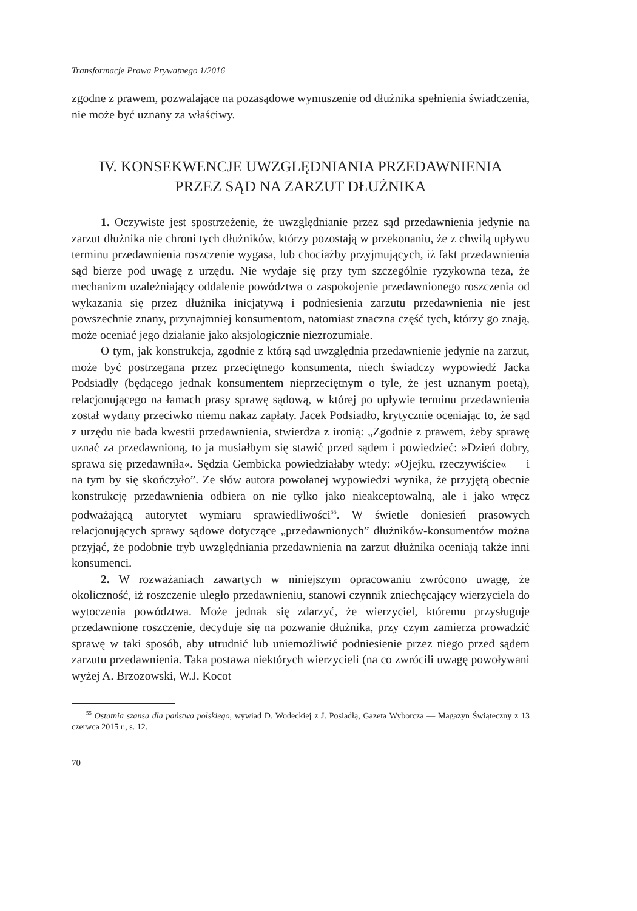Transformacje Prawa Prywatnego 1/2016
zgodne z prawem, pozwalające na pozasądowe wymuszenie od dłużnika spełnienia świadczenia, nie może być uznany za właściwy.
IV. KONSEKWENCJE UWZGLĘDNIANIA PRZEDAWNIENIA
PRZEZ SĄD NA ZARZUT DŁUŻNIKA
1. Oczywiste jest spostrzeżenie, że uwzględnianie przez sąd przedawnienia jedynie na zarzut dłużnika nie chroni tych dłużników, którzy pozostają w przekonaniu, że z chwilą upływu terminu przedawnienia roszczenie wygasa, lub chociażby przyjmujących, iż fakt przedawnienia sąd bierze pod uwagę z urzędu. Nie wydaje się przy tym szczególnie ryzykowna teza, że mechanizm uzależniający oddalenie powództwa o zaspokojenie przedawnionego roszczenia od wykazania się przez dłużnika inicjatywą i podniesienia zarzutu przedawnienia nie jest powszechnie znany, przynajmniej konsumentom, natomiast znaczna część tych, którzy go znają, może oceniać jego działanie jako aksjologicznie niezrozumiałe.
O tym, jak konstrukcja, zgodnie z którą sąd uwzględnia przedawnienie jedynie na zarzut, może być postrzegana przez przeciętnego konsumenta, niech świadczy wypowiedź Jacka Podsiadły (będącego jednak konsumentem nieprzeciętnym o tyle, że jest uznanym poetą), relacjonującego na łamach prasy sprawę sądową, w której po upływie terminu przedawnienia został wydany przeciwko niemu nakaz zapłaty. Jacek Podsiadło, krytycznie oceniając to, że sąd z urzędu nie bada kwestii przedawnienia, stwierdza z ironią: „Zgodnie z prawem, żeby sprawę uznać za przedawnioną, to ja musiałbym się stawić przed sądem i powiedzieć: »Dzień dobry, sprawa się przedawniła«. Sędzia Gembicka powiedziałaby wtedy: »Ojejku, rzeczywiście« — i na tym by się skończyło”. Ze słów autora powołanej wypowiedzi wynika, że przyjętą obecnie konstrukcję przedawnienia odbiera on nie tylko jako nieakceptowalną, ale i jako wręcz podważającą autorytet wymiaru sprawiedliwości<sup>55</sup>. W świetle doniesień prasowych relacjonujących sprawy sądowe dotyczące „przedawnionych” dłużników-konsumentów można przyjąć, że podobnie tryb uwzględniania przedawnienia na zarzut dłużnika oceniają także inni konsumenci.
2. W rozważaniach zawartych w niniejszym opracowaniu zwrócono uwagę, że okoliczność, iż roszczenie uległo przedawnieniu, stanowi czynnik zniechęcający wierzyciela do wytoczenia powództwa. Może jednak się zdarzyć, że wierzyciel, któremu przysługuje przedawnione roszczenie, decyduje się na pozwanie dłużnika, przy czym zamierza prowadzić sprawę w taki sposób, aby utrudnić lub uniemożliwić podniesienie przez niego przed sądem zarzutu przedawnienia. Taka postawa niektórych wierzycieli (na co zwrócili uwagę powoływani wyżej A. Brzozowski, W.J. Kocot
<sup>55</sup> Ostatnia szansa dla państwa polskiego, wywiad D. Wodeckiej z J. Posiadłą, Gazeta Wyborcza — Magazyn Świąteczny z 13 czerwca 2015 r., s. 12.
70